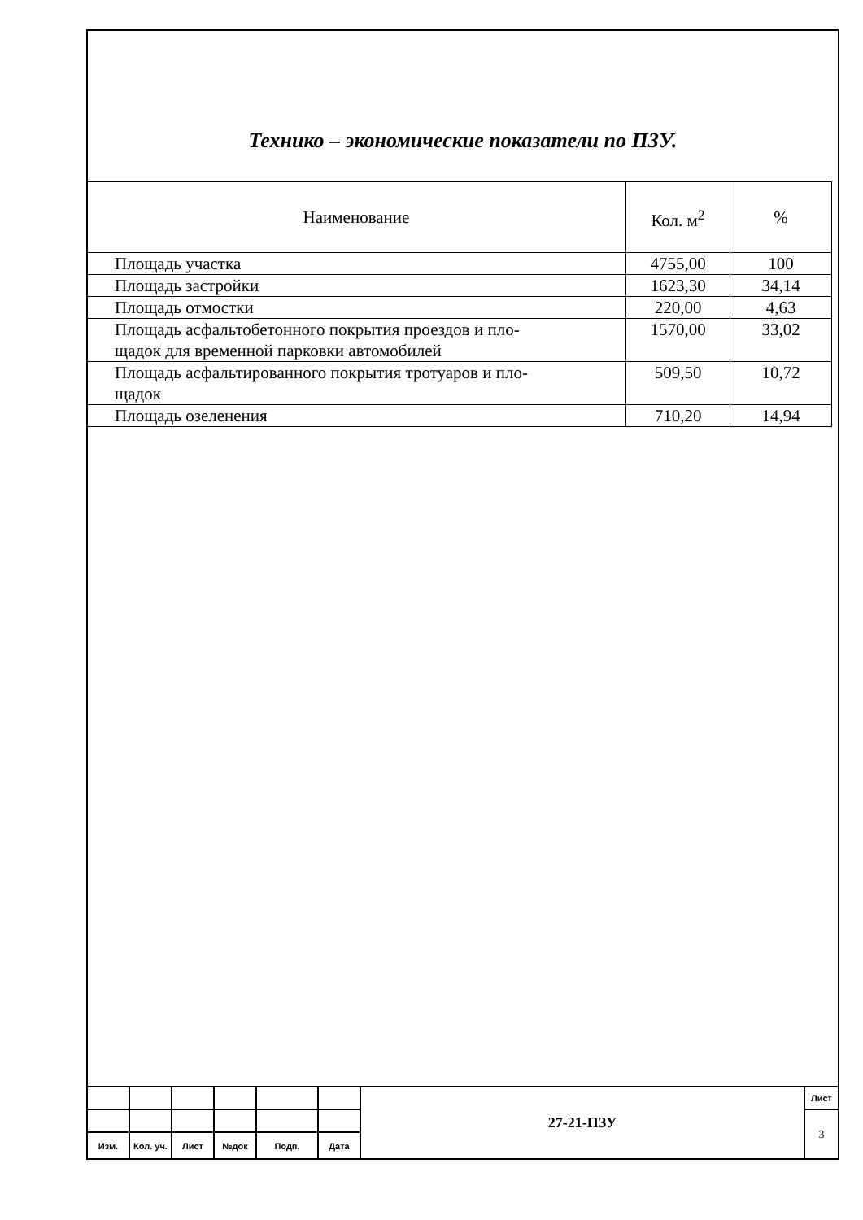Технико – экономические показатели по ПЗУ.
| Наименование | Кол. м<sup>2</sup> | % |
| --- | --- | --- |
| Площадь участка | 4755,00 | 100 |
| Площадь застройки | 1623,30 | 34,14 |
| Площадь отмостки | 220,00 | 4,63 |
| Площадь асфальтобетонного покрытия проездов и пло- щадок для временной парковки автомобилей | 1570,00 | 33,02 |
| Площадь асфальтированного покрытия тротуаров и пло- щадок | 509,50 | 10,72 |
| Площадь озеленения | 710,20 | 14,94 |
| | | | | | | 27-21-ПЗУ | Лист |
| | | | | | | | 3 |
| Изм. | Кол. уч. | Лист | №док | Подп. | Дата | | |